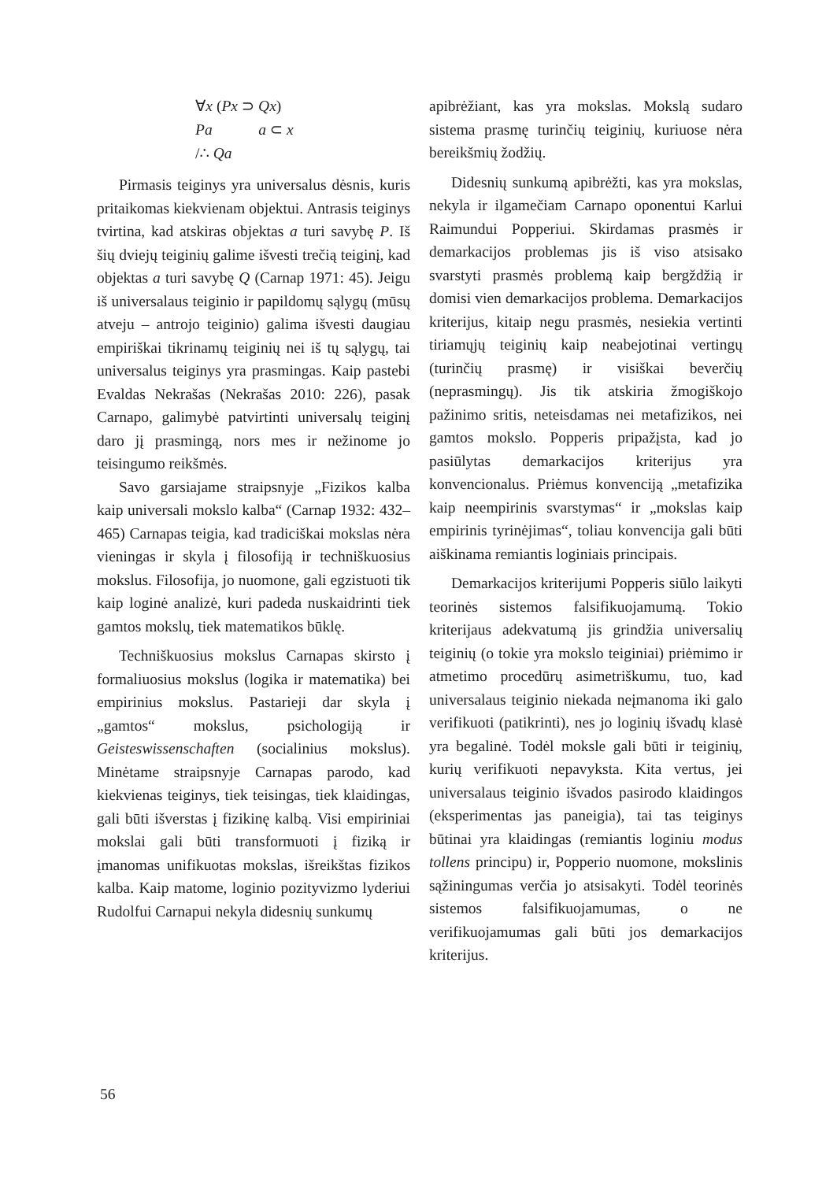∀x (Px ⊃ Qx)
Pa a ⊂ x
/∴ Qa
Pirmasis teiginys yra universalus dėsnis, kuris pritaikomas kiekvienam objektui. Antrasis teiginys tvirtina, kad atskiras objektas a turi savybę P. Iš šių dviejų teiginių galime išvesti trečią teiginį, kad objektas a turi savybę Q (Carnap 1971: 45). Jeigu iš universalaus teiginio ir papildomų sąlygų (mūsų atveju – antrojo teiginio) galima išvesti daugiau empiriškai tikrinamų teiginių nei iš tų sąlygų, tai universalus teiginys yra prasmingas. Kaip pastebi Evaldas Nekrašas (Nekrašas 2010: 226), pasak Carnapo, galimybė patvirtinti universalų teiginį daro jį prasmingą, nors mes ir nežinome jo teisingumo reikšmės.
Savo garsiajame straipsnyje „Fizikos kalba kaip universali mokslo kalba“ (Carnap 1932: 432–465) Carnapas teigia, kad tradiciškai mokslas nėra vieningas ir skyla į filosofiją ir techniškuosius mokslus. Filosofija, jo nuomone, gali egzistuoti tik kaip loginė analizė, kuri padeda nuskaidrinti tiek gamtos mokslų, tiek matematikos būklę.
Techniškuosius mokslus Carnapas skirsto į formaliuosius mokslus (logika ir matematika) bei empirinius mokslus. Pastarieji dar skyla į „gamtos“ mokslus, psichologiją ir Geisteswissenschaften (socialinius mokslus). Minėtame straipsnyje Carnapas parodo, kad kiekvienas teiginys, tiek teisingas, tiek klaidingas, gali būti išverstas į fizikinę kalbą. Visi empiriniai mokslai gali būti transformuoti į fiziką ir įmanomas unifikuotas mokslas, išreikštas fizikos kalba. Kaip matome, loginio pozityvizmo lyderiui Rudolfui Carnapui nekyla didesnių sunkumų
apibrėžiant, kas yra mokslas. Mokslą sudaro sistema prasmę turinčių teiginių, kuriuose nėra bereikšmių žodžių.
Didesnių sunkumą apibrėžti, kas yra mokslas, nekyla ir ilgamečiam Carnapo oponentui Karlui Raimundui Popperiui. Skirdamas prasmės ir demarkacijos problemas jis iš viso atsisako svarstyti prasmės problemą kaip bergždžią ir domisi vien demarkacijos problema. Demarkacijos kriterijus, kitaip negu prasmės, nesiekia vertinti tiriamųjų teiginių kaip neabejotinai vertingų (turinčių prasmę) ir visiškai beverčių (neprasmingų). Jis tik atskiria žmogiškojo pažinimo sritis, neteisdamas nei metafizikos, nei gamtos mokslo. Popperis pripažįsta, kad jo pasiūlytas demarkacijos kriterijus yra konvencionalus. Priėmus konvenciją „metafizika kaip neempirinis svarstymas“ ir „mokslas kaip empirinis tyrinėjimas“, toliau konvencija gali būti aiškinama remiantis loginiais principais.
Demarkacijos kriterijumi Popperis siūlo laikyti teorinės sistemos falsifikuojamumą. Tokio kriterijaus adekvatumą jis grindžia universalių teiginių (o tokie yra mokslo teiginiai) priėmimo ir atmetimo procedūrų asimetriškumu, tuo, kad universalaus teiginio niekada neįmanoma iki galo verifikuoti (patikrinti), nes jo loginių išvadų klasė yra begalinė. Todėl moksle gali būti ir teiginių, kurių verifikuoti nepavyksta. Kita vertus, jei universalaus teiginio išvados pasirodo klaidingos (eksperimentas jas paneigia), tai tas teiginys būtinai yra klaidingas (remiantis loginiu modus tollens principu) ir, Popperio nuomone, mokslinis sąžiningumas verčia jo atsisakyti. Todėl teorinės sistemos falsifikuojamumas, o ne verifikuojamumas gali būti jos demarkacijos kriterijus.
56